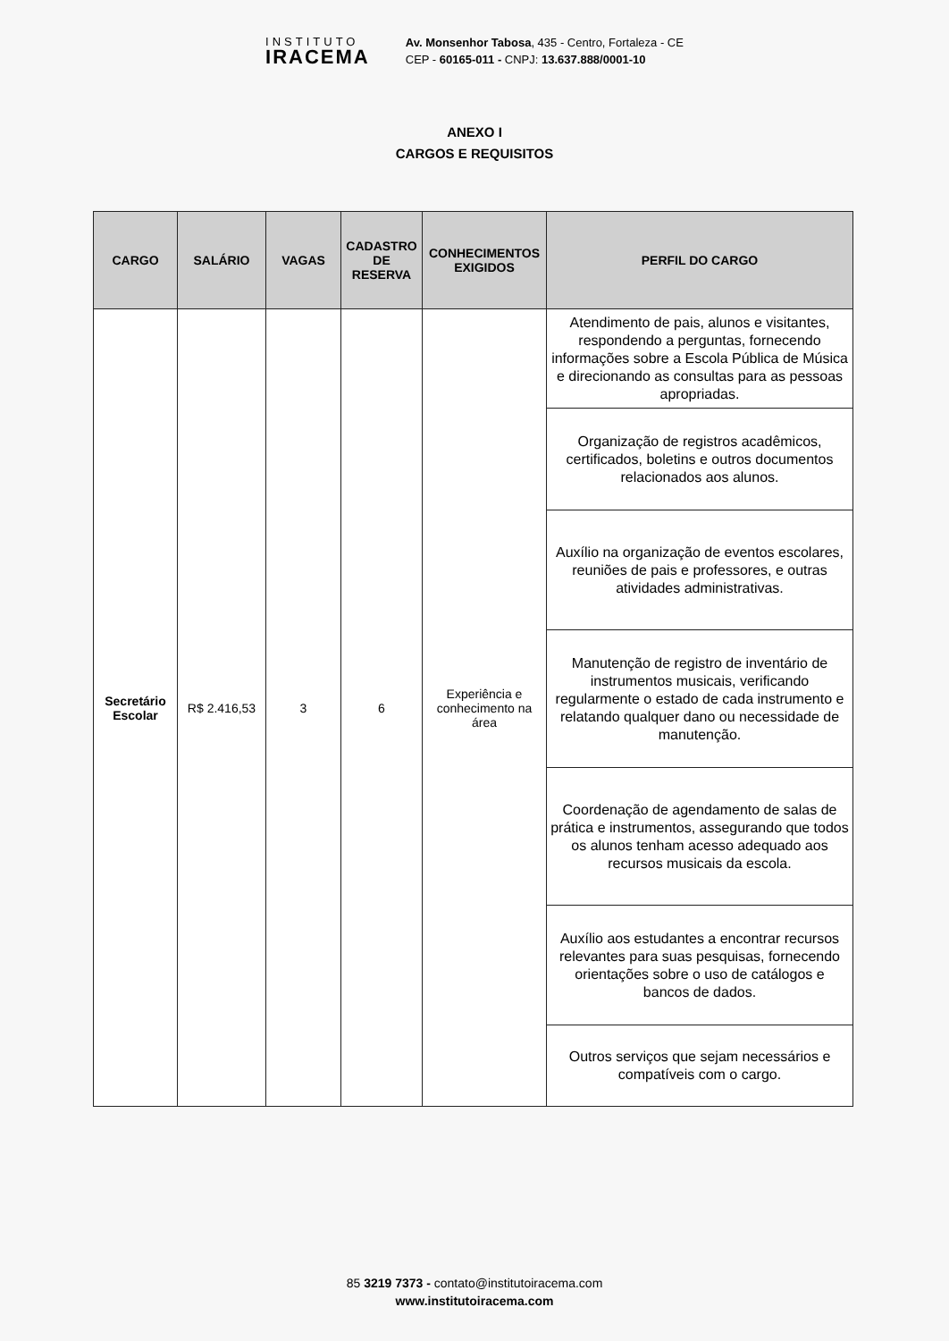INSTITUTO
IRACEMA
Av. Monsenhor Tabosa, 435 - Centro, Fortaleza - CE
CEP - 60165-011 - CNPJ: 13.637.888/0001-10
ANEXO I
CARGOS E REQUISITOS
| CARGO | SALÁRIO | VAGAS | CADASTRO DE RESERVA | CONHECIMENTOS EXIGIDOS | PERFIL DO CARGO |
| --- | --- | --- | --- | --- | --- |
| Secretário Escolar | R$ 2.416,53 | 3 | 6 | Experiência e conhecimento na área | Atendimento de pais, alunos e visitantes, respondendo a perguntas, fornecendo informações sobre a Escola Pública de Música e direcionando as consultas para as pessoas apropriadas. |
| | | | | | Organização de registros acadêmicos, certificados, boletins e outros documentos relacionados aos alunos. |
| | | | | | Auxílio na organização de eventos escolares, reuniões de pais e professores, e outras atividades administrativas. |
| | | | | | Manutenção de registro de inventário de instrumentos musicais, verificando regularmente o estado de cada instrumento e relatando qualquer dano ou necessidade de manutenção. |
| | | | | | Coordenação de agendamento de salas de prática e instrumentos, assegurando que todos os alunos tenham acesso adequado aos recursos musicais da escola. |
| | | | | | Auxílio aos estudantes a encontrar recursos relevantes para suas pesquisas, fornecendo orientações sobre o uso de catálogos e bancos de dados. |
| | | | | | Outros serviços que sejam necessários e compatíveis com o cargo. |
85 3219 7373 - contato@institutoiracema.com
www.institutoiracema.com